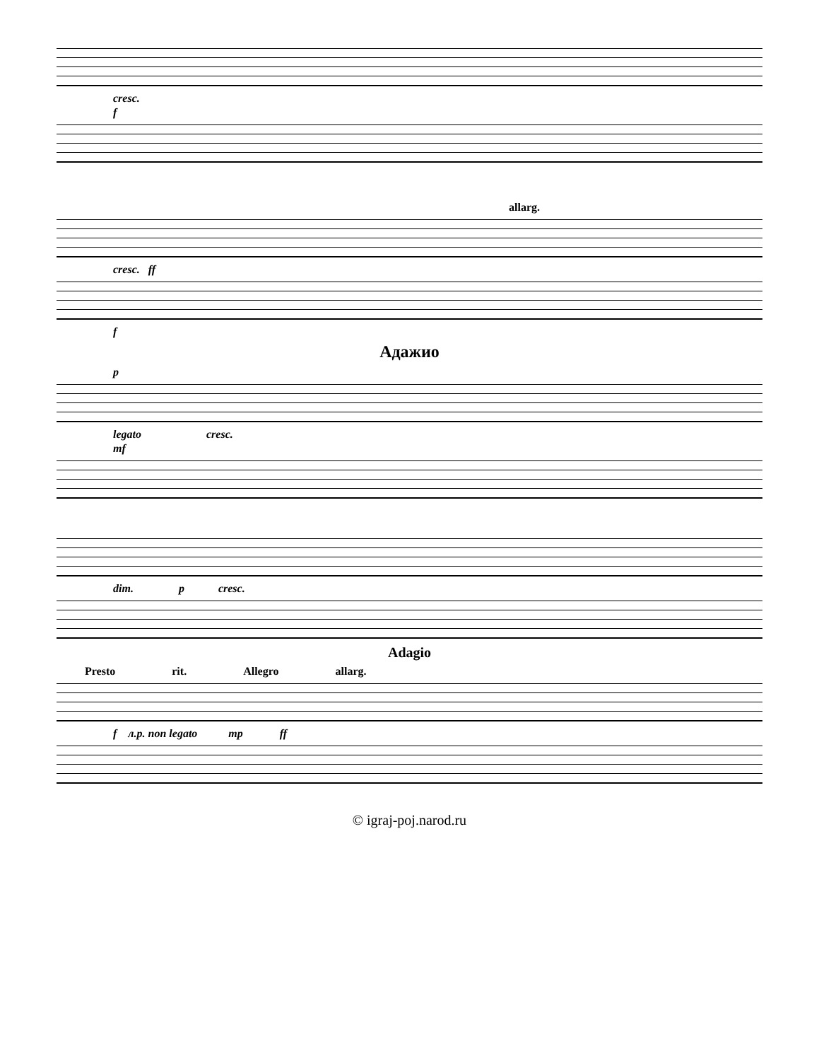cresc.
f
allarg.
cresc. ff
f
Адажио
p
legato cresc.
mf
dim. p cresc.
Adagio
Presto rit. Allegro allarg.
f л.р. non legato mp ff
© igraj-poj.narod.ru